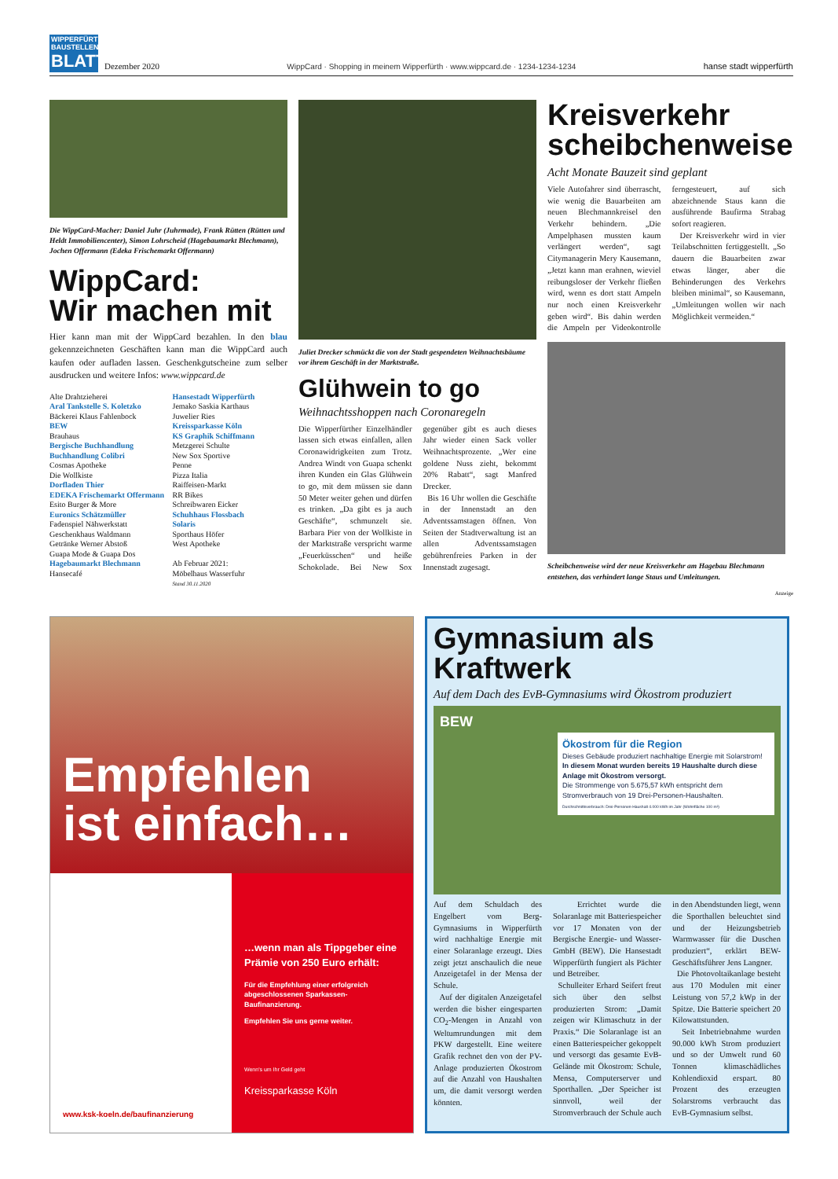WIPPERFÜRTHER BAUSTELLEN
BLATT
Dezember 2020
WippCard · Shopping in meinem Wipperfürth · www.wippcard.de · 1234-1234-1234
hanse stadt wipperfürth
Die WippCard-Macher: Daniel Juhr (Juhrmade), Frank Rütten (Rütten und Heldt Immobiliencenter), Simon Lohrscheid (Hagebaumarkt Blechmann), Jochen Offermann (Edeka Frischemarkt Offermann)
WippCard:
Wir machen mit
Hier kann man mit der WippCard bezahlen. In den blau gekennzeichneten Geschäften kann man die WippCard auch kaufen oder aufladen lassen. Geschenkgutscheine zum selber ausdrucken und weitere Infos: www.wippcard.de
Alte Drahtzieherei
Aral Tankstelle S. Koletzko
Bäckerei Klaus Fahlenbock
BEW
Brauhaus
Bergische Buchhandlung
Buchhandlung Colibri
Cosmas Apotheke
Die Wollkiste
Dorfladen Thier
EDEKA Frischemarkt Offermann
Esito Burger & More
Euronics Schätzmüller
Fadenspiel Nähwerkstatt
Geschenkhaus Waldmann
Getränke Werner Abstoß
Guapa Mode & Guapa Dos
Hagebaumarkt Blechmann
Hansecafé
Hansestadt Wipperfürth
Jemako Saskia Karthaus
Juwelier Ries
Kreissparkasse Köln
KS Graphik Schiffmann
Metzgerei Schulte
New Sox Sportive
Penne
Pizza Italia
Raiffeisen-Markt
RR Bikes
Schreibwaren Eicker
Schuhhaus Flossbach
Solaris
Sporthaus Höfer
West Apotheke
Ab Februar 2021:
Möbelhaus Wasserfuhr
Stand 30.11.2020
Juliet Drecker schmückt die von der Stadt gespendeten Weihnachtsbäume vor ihrem Geschäft in der Marktstraße.
Glühwein to go
Weihnachtsshoppen nach Coronaregeln
Die Wipperfürther Einzelhändler lassen sich etwas einfallen, allen Coronawidrigkeiten zum Trotz. Andrea Windt von Guapa schenkt ihren Kunden ein Glas Glühwein to go, mit dem müssen sie dann 50 Meter weiter gehen und dürfen es trinken. „Da gibt es ja auch Geschäfte“, schmunzelt sie. Barbara Pier von der Wollkiste in der Marktstraße verspricht warme „Feuerküsschen“ und heiße Schokolade. Bei New Sox gegenüber gibt es auch dieses Jahr wieder einen Sack voller Weihnachtsprozente. „Wer eine goldene Nuss zieht, bekommt 20% Rabatt“, sagt Manfred Drecker.
Bis 16 Uhr wollen die Geschäfte in der Innenstadt an den Adventssamstagen öffnen. Von Seiten der Stadtverwaltung ist an allen Adventssamstagen gebührenfreies Parken in der Innenstadt zugesagt.
Kreisverkehr scheibchenweise
Acht Monate Bauzeit sind geplant
Viele Autofahrer sind überrascht, wie wenig die Bauarbeiten am neuen Blechmannkreisel den Verkehr behindern. „Die Ampelphasen mussten kaum verlängert werden“, sagt Citymanagerin Mery Kausemann, „Jetzt kann man erahnen, wieviel reibungsloser der Verkehr fließen wird, wenn es dort statt Ampeln nur noch einen Kreisverkehr geben wird“. Bis dahin werden die Ampeln per Videokontrolle ferngesteuert, auf sich abzeichnende Staus kann die ausführende Baufirma Strabag sofort reagieren.
Der Kreisverkehr wird in vier Teilabschnitten fertiggestellt. „So dauern die Bauarbeiten zwar etwas länger, aber die Behinderungen des Verkehrs bleiben minimal“, so Kausemann, „Umleitungen wollen wir nach Möglichkeit vermeiden.“
Scheibchenweise wird der neue Kreisverkehr am Hagebau Blechmann entstehen, das verhindert lange Staus und Umleitungen.
Anzeige
Empfehlen
ist einfach…
www.ksk-koeln.de/baufinanzierung
…wenn man als Tippgeber eine Prämie von 250 Euro erhält:
Für die Empfehlung einer erfolgreich abgeschlossenen Sparkassen-Baufinanzierung.
Empfehlen Sie uns gerne weiter.
Wenn's um Ihr Geld geht
Kreissparkasse Köln
Gymnasium als Kraftwerk
Auf dem Dach des EvB-Gymnasiums wird Ökostrom produziert
BEW
Ökostrom für die Region
Dieses Gebäude produziert nachhaltige Energie mit Solarstrom!
In diesem Monat wurden bereits 19 Haushalte durch diese Anlage mit Ökostrom versorgt.
Die Strommenge von 5.675,57 kWh entspricht dem Stromverbrauch von 19 Drei-Personen-Haushalten.
Durchschnittsverbrauch: Drei-Personen-Haushalt 4.000 kWh im Jahr (Wohnfläche 100 m²)
Auf dem Schuldach des Engelbert vom Berg-Gymnasiums in Wipperfürth wird nachhaltige Energie mit einer Solaranlage erzeugt. Dies zeigt jetzt anschaulich die neue Anzeigetafel in der Mensa der Schule.
Auf der digitalen Anzeigetafel werden die bisher eingesparten CO<sub>2</sub>-Mengen in Anzahl von Weltumrundungen mit dem PKW dargestellt. Eine weitere Grafik rechnet den von der PV-Anlage produzierten Ökostrom auf die Anzahl von Haushalten um, die damit versorgt werden könnten.
Errichtet wurde die Solaranlage mit Batteriespeicher vor 17 Monaten von der Bergische Energie- und Wasser-GmbH (BEW). Die Hansestadt Wipperfürth fungiert als Pächter und Betreiber.
Schulleiter Erhard Seifert freut sich über den selbst produzierten Strom: „Damit zeigen wir Klimaschutz in der Praxis.“ Die Solaranlage ist an einen Batteriespeicher gekoppelt und versorgt das gesamte EvB-Gelände mit Ökostrom: Schule, Mensa, Computerserver und Sporthallen. „Der Speicher ist sinnvoll, weil der Stromverbrauch der Schule auch in den Abendstunden liegt, wenn die Sporthallen beleuchtet sind und der Heizungsbetrieb Warmwasser für die Duschen produziert“, erklärt BEW-Geschäftsführer Jens Langner.
Die Photovoltaikanlage besteht aus 170 Modulen mit einer Leistung von 57,2 kWp in der Spitze. Die Batterie speichert 20 Kilowattstunden.
Seit Inbetriebnahme wurden 90.000 kWh Strom produziert und so der Umwelt rund 60 Tonnen klimaschädliches Kohlendioxid erspart. 80 Prozent des erzeugten Solarstroms verbraucht das EvB-Gymnasium selbst.